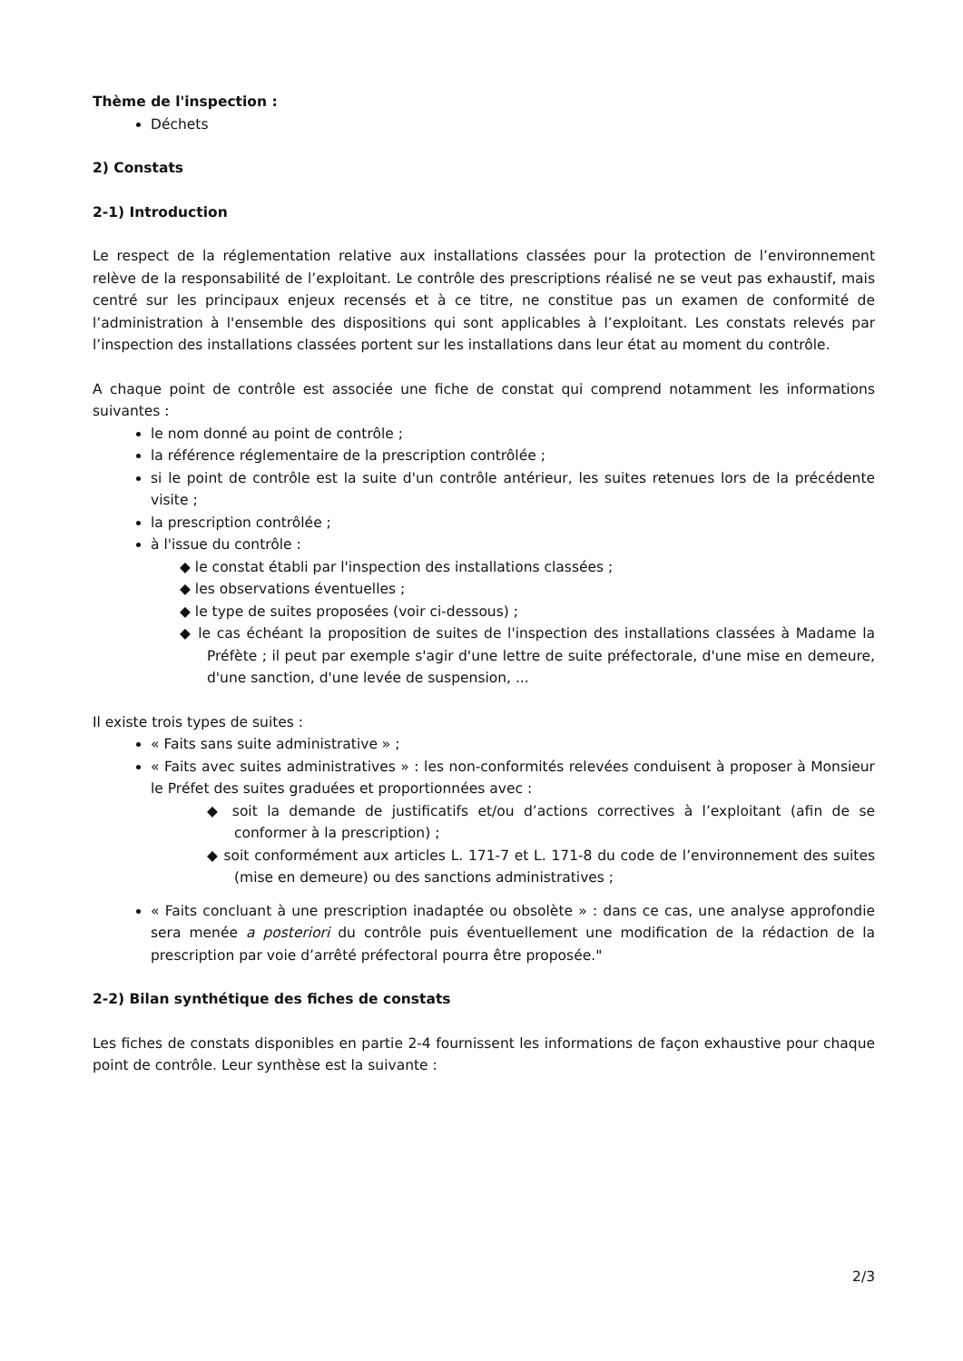Thème de l'inspection :
Déchets
2) Constats
2-1) Introduction
Le respect de la réglementation relative aux installations classées pour la protection de l’environnement relève de la responsabilité de l’exploitant. Le contrôle des prescriptions réalisé ne se veut pas exhaustif, mais centré sur les principaux enjeux recensés et à ce titre, ne constitue pas un examen de conformité de l’administration à l'ensemble des dispositions qui sont applicables à l’exploitant. Les constats relevés par l’inspection des installations classées portent sur les installations dans leur état au moment du contrôle.
A chaque point de contrôle est associée une fiche de constat qui comprend notamment les informations suivantes :
le nom donné au point de contrôle ;
la référence réglementaire de la prescription contrôlée ;
si le point de contrôle est la suite d'un contrôle antérieur, les suites retenues lors de la précédente visite ;
la prescription contrôlée ;
à l'issue du contrôle :
◆ le constat établi par l'inspection des installations classées ;
◆ les observations éventuelles ;
◆ le type de suites proposées (voir ci-dessous) ;
◆ le cas échéant la proposition de suites de l'inspection des installations classées à Madame la Préfète ; il peut par exemple s'agir d'une lettre de suite préfectorale, d'une mise en demeure, d'une sanction, d'une levée de suspension, ...
Il existe trois types de suites :
« Faits sans suite administrative » ;
« Faits avec suites administratives » : les non-conformités relevées conduisent à proposer à Monsieur le Préfet des suites graduées et proportionnées avec :
◆ soit la demande de justificatifs et/ou d’actions correctives à l’exploitant (afin de se conformer à la prescription) ;
◆ soit conformément aux articles L. 171-7 et L. 171-8 du code de l’environnement des suites (mise en demeure) ou des sanctions administratives ;
« Faits concluant à une prescription inadaptée ou obsolète » : dans ce cas, une analyse approfondie sera menée a posteriori du contrôle puis éventuellement une modification de la rédaction de la prescription par voie d’arrêté préfectoral pourra être proposée."
2-2) Bilan synthétique des fiches de constats
Les fiches de constats disponibles en partie 2-4 fournissent les informations de façon exhaustive pour chaque point de contrôle. Leur synthèse est la suivante :
2/3